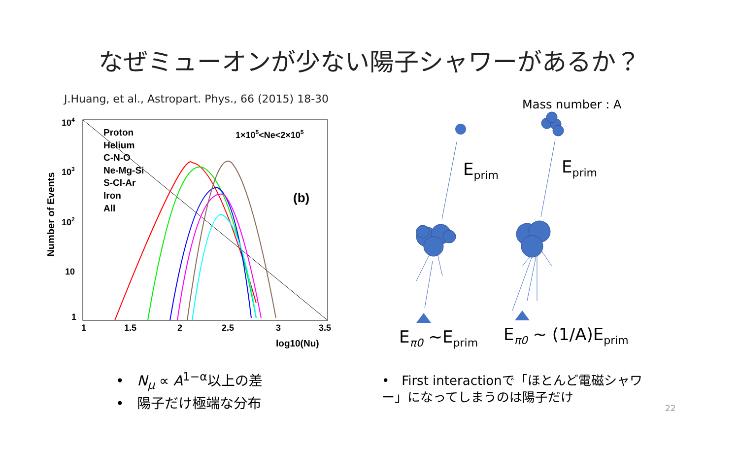なぜミューオンが少ない陽子シャワーがあるか？
J.Huang, et al., Astropart. Phys., 66 (2015) 18-30
Number of Events
104
103
102
10
1
1
1.5
2
2.5
3
3.5
log10(Nu)
Proton
Helium
C-N-O
Ne-Mg-Si
S-Cl-Ar
Iron
All
1×105<Ne<2×105
(b)
Mass number : A
Eprim
Eprim
Eπ0 ~Eprim
Eπ0 ~ (1/A)Eprim
• N<sub>μ</sub> ∝ A<sup>1−α</sup>以上の差
• 陽子だけ極端な分布
• First interactionで「ほとんど電磁シャワー」になってしまうのは陽子だけ
22